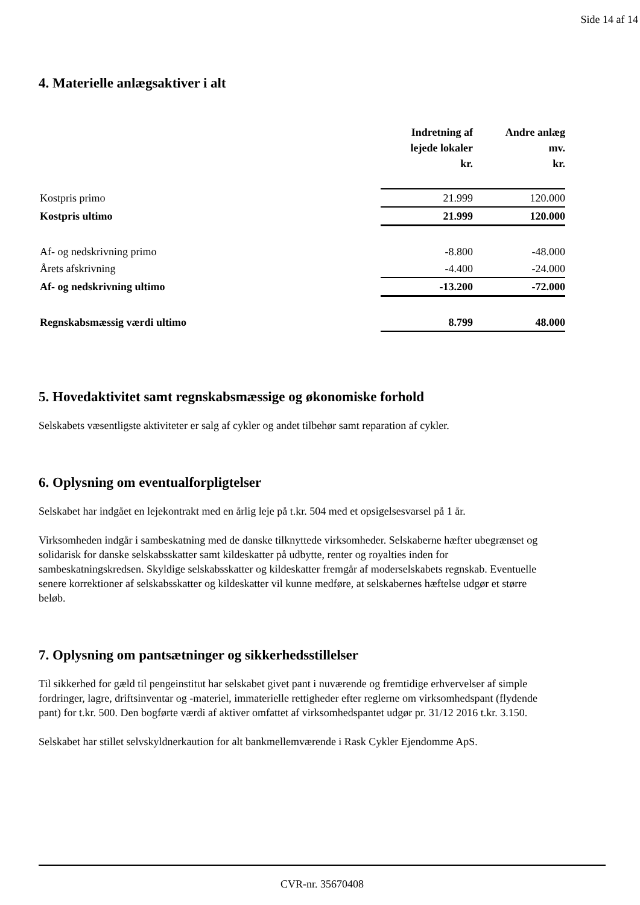Side 14 af 14
4. Materielle anlægsaktiver i alt
| | Indretning af lejede lokaler kr. | Andre anlæg mv. kr. |
| --- | --- | --- |
| Kostpris primo | 21.999 | 120.000 |
| Kostpris ultimo | 21.999 | 120.000 |
| Af- og nedskrivning primo | -8.800 | -48.000 |
| Årets afskrivning | -4.400 | -24.000 |
| Af- og nedskrivning ultimo | -13.200 | -72.000 |
| Regnskabsmæssig værdi ultimo | 8.799 | 48.000 |
5. Hovedaktivitet samt regnskabsmæssige og økonomiske forhold
Selskabets væsentligste aktiviteter er salg af cykler og andet tilbehør samt reparation af cykler.
6. Oplysning om eventualforpligtelser
Selskabet har indgået en lejekontrakt med en årlig leje på t.kr. 504 med et opsigelsesvarsel på 1 år.
Virksomheden indgår i sambeskatning med de danske tilknyttede virksomheder. Selskaberne hæfter ubegrænset og solidarisk for danske selskabsskatter samt kildeskatter på udbytte, renter og royalties inden for sambeskatningskredsen. Skyldige selskabsskatter og kildeskatter fremgår af moderselskabets regnskab. Eventuelle senere korrektioner af selskabsskatter og kildeskatter vil kunne medføre, at selskabernes hæftelse udgør et større beløb.
7. Oplysning om pantsætninger og sikkerhedsstillelser
Til sikkerhed for gæld til pengeinstitut har selskabet givet pant i nuværende og fremtidige erhvervelser af simple fordringer, lagre, driftsinventar og -materiel, immaterielle rettigheder efter reglerne om virksomhedspant (flydende pant) for t.kr. 500. Den bogførte værdi af aktiver omfattet af virksomhedspantet udgør pr. 31/12 2016 t.kr. 3.150.
Selskabet har stillet selvskyldnerkaution for alt bankmellemværende i Rask Cykler Ejendomme ApS.
CVR-nr. 35670408